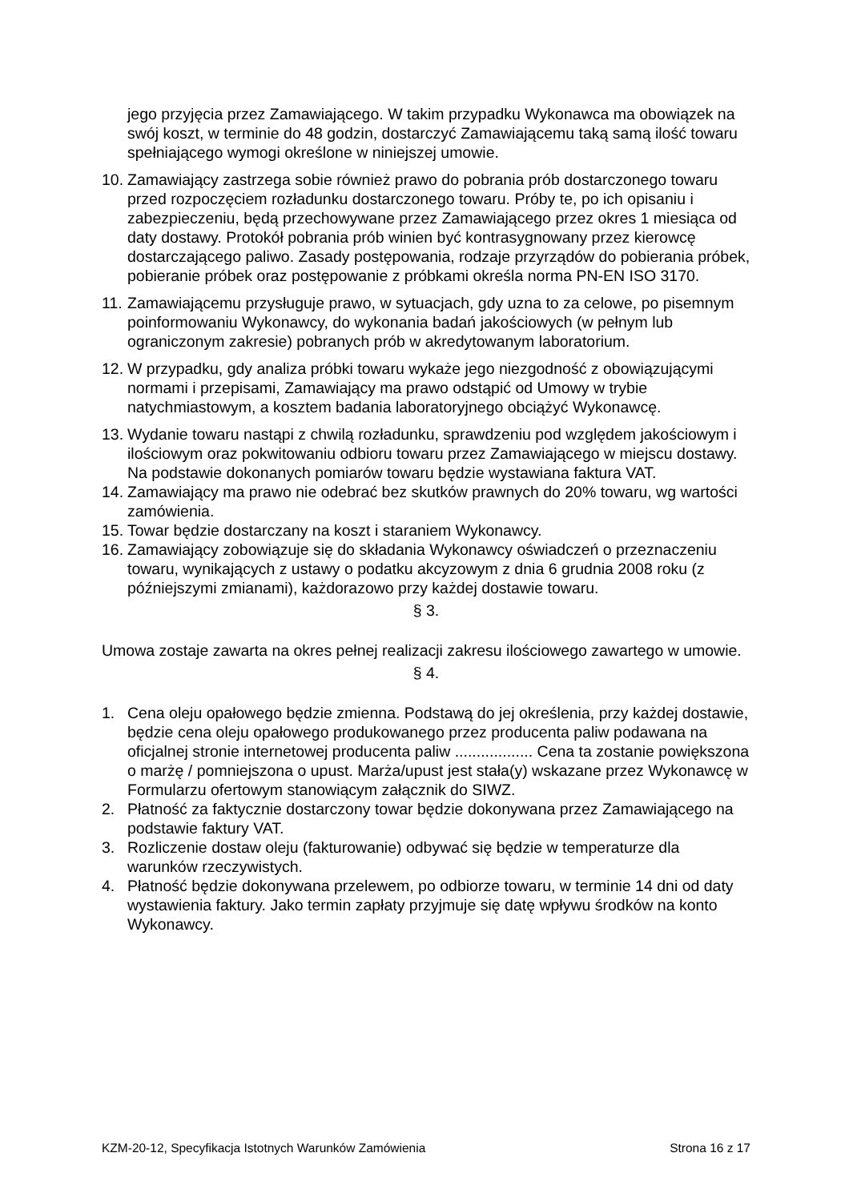jego przyjęcia przez Zamawiającego. W takim przypadku Wykonawca ma obowiązek na swój koszt, w terminie do 48 godzin, dostarczyć Zamawiającemu taką samą ilość towaru spełniającego wymogi określone w niniejszej umowie.
10. Zamawiający zastrzega sobie również prawo do pobrania prób dostarczonego towaru przed rozpoczęciem rozładunku dostarczonego towaru. Próby te, po ich opisaniu i zabezpieczeniu, będą przechowywane przez Zamawiającego przez okres 1 miesiąca od daty dostawy. Protokół pobrania prób winien być kontrasygnowany przez kierowcę dostarczającego paliwo. Zasady postępowania, rodzaje przyrządów do pobierania próbek, pobieranie próbek oraz postępowanie z próbkami określa norma PN-EN ISO 3170.
11. Zamawiającemu przysługuje prawo, w sytuacjach, gdy uzna to za celowe, po pisemnym poinformowaniu Wykonawcy, do wykonania badań jakościowych (w pełnym lub ograniczonym zakresie) pobranych prób w akredytowanym laboratorium.
12. W przypadku, gdy analiza próbki towaru wykaże jego niezgodność z obowiązującymi normami i przepisami, Zamawiający ma prawo odstąpić od Umowy w trybie natychmiastowym, a kosztem badania laboratoryjnego obciążyć Wykonawcę.
13. Wydanie towaru nastąpi z chwilą rozładunku, sprawdzeniu pod względem jakościowym i ilościowym oraz pokwitowaniu odbioru towaru przez Zamawiającego w miejscu dostawy. Na podstawie dokonanych pomiarów towaru będzie wystawiana faktura VAT.
14. Zamawiający ma prawo nie odebrać bez skutków prawnych do 20% towaru, wg wartości zamówienia.
15. Towar będzie dostarczany na koszt i staraniem Wykonawcy.
16. Zamawiający zobowiązuje się do składania Wykonawcy oświadczeń o przeznaczeniu towaru, wynikających z ustawy o podatku akcyzowym z dnia 6 grudnia 2008 roku (z późniejszymi zmianami), każdorazowo przy każdej dostawie towaru.
§ 3.
Umowa zostaje zawarta na okres pełnej realizacji zakresu ilościowego zawartego w umowie.
§ 4.
1. Cena oleju opałowego będzie zmienna. Podstawą do jej określenia, przy każdej dostawie, będzie cena oleju opałowego produkowanego przez producenta paliw podawana na oficjalnej stronie internetowej producenta paliw .................. Cena ta zostanie powiększona o marżę / pomniejszona o upust. Marża/upust jest stała(y) wskazane przez Wykonawcę w Formularzu ofertowym stanowiącym załącznik do SIWZ.
2. Płatność za faktycznie dostarczony towar będzie dokonywana przez Zamawiającego na podstawie faktury VAT.
3. Rozliczenie dostaw oleju (fakturowanie) odbywać się będzie w temperaturze dla warunków rzeczywistych.
4. Płatność będzie dokonywana przelewem, po odbiorze towaru, w terminie 14 dni od daty wystawienia faktury. Jako termin zapłaty przyjmuje się datę wpływu środków na konto Wykonawcy.
KZM-20-12, Specyfikacja Istotnych Warunków Zamówienia Strona 16 z 17